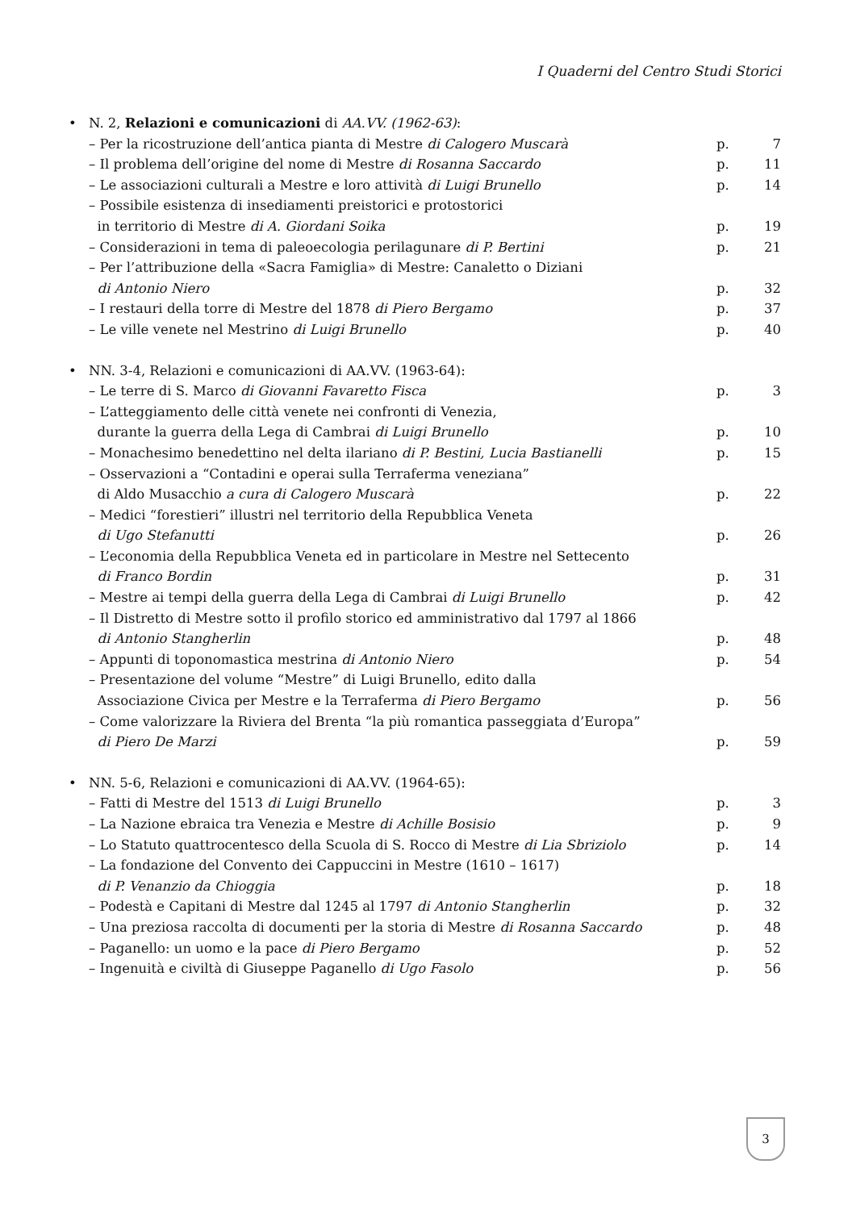I Quaderni del Centro Studi Storici
| • | N. 2, Relazioni e comunicazioni di AA.VV. (1962-63) : | | |
| | – Per la ricostruzione dell’antica pianta di Mestre di Calogero Muscarà | p. | 7 |
| | – Il problema dell’origine del nome di Mestre di Rosanna Saccardo | p. | 11 |
| | – Le associazioni culturali a Mestre e loro attività di Luigi Brunello | p. | 14 |
| | – Possibile esistenza di insediamenti preistorici e protostorici in territorio di Mestre di A. Giordani Soika | p. | 19 |
| | – Considerazioni in tema di paleoecologia perilagunare di P. Bertini | p. | 21 |
| | – Per l’attribuzione della «Sacra Famiglia» di Mestre: Canaletto o Diziani di Antonio Niero | p. | 32 |
| | – I restauri della torre di Mestre del 1878 di Piero Bergamo | p. | 37 |
| | – Le ville venete nel Mestrino di Luigi Brunello | p. | 40 |
| • | NN. 3-4, Relazioni e comunicazioni di AA.VV. (1963-64): | | |
| | – Le terre di S. Marco di Giovanni Favaretto Fisca | p. | 3 |
| | – L’atteggiamento delle città venete nei confronti di Venezia, durante la guerra della Lega di Cambrai di Luigi Brunello | p. | 10 |
| | – Monachesimo benedettino nel delta ilariano di P. Bestini, Lucia Bastianelli | p. | 15 |
| | – Osservazioni a “Contadini e operai sulla Terraferma veneziana” di Aldo Musacchio a cura di Calogero Muscarà | p. | 22 |
| | – Medici “forestieri” illustri nel territorio della Repubblica Veneta di Ugo Stefanutti | p. | 26 |
| | – L’economia della Repubblica Veneta ed in particolare in Mestre nel Settecento di Franco Bordin | p. | 31 |
| | – Mestre ai tempi della guerra della Lega di Cambrai di Luigi Brunello | p. | 42 |
| | – Il Distretto di Mestre sotto il profilo storico ed amministrativo dal 1797 al 1866 di Antonio Stangherlin | p. | 48 |
| | – Appunti di toponomastica mestrina di Antonio Niero | p. | 54 |
| | – Presentazione del volume “Mestre” di Luigi Brunello, edito dalla Associazione Civica per Mestre e la Terraferma di Piero Bergamo | p. | 56 |
| | – Come valorizzare la Riviera del Brenta “la più romantica passeggiata d’Europa” di Piero De Marzi | p. | 59 |
| • | NN. 5-6, Relazioni e comunicazioni di AA.VV. (1964-65): | | |
| | – Fatti di Mestre del 1513 di Luigi Brunello | p. | 3 |
| | – La Nazione ebraica tra Venezia e Mestre di Achille Bosisio | p. | 9 |
| | – Lo Statuto quattrocentesco della Scuola di S. Rocco di Mestre di Lia Sbriziolo | p. | 14 |
| | – La fondazione del Convento dei Cappuccini in Mestre (1610 – 1617) di P. Venanzio da Chioggia | p. | 18 |
| | – Podestà e Capitani di Mestre dal 1245 al 1797 di Antonio Stangherlin | p. | 32 |
| | – Una preziosa raccolta di documenti per la storia di Mestre di Rosanna Saccardo | p. | 48 |
| | – Paganello: un uomo e la pace di Piero Bergamo | p. | 52 |
| | – Ingenuità e civiltà di Giuseppe Paganello di Ugo Fasolo | p. | 56 |
3